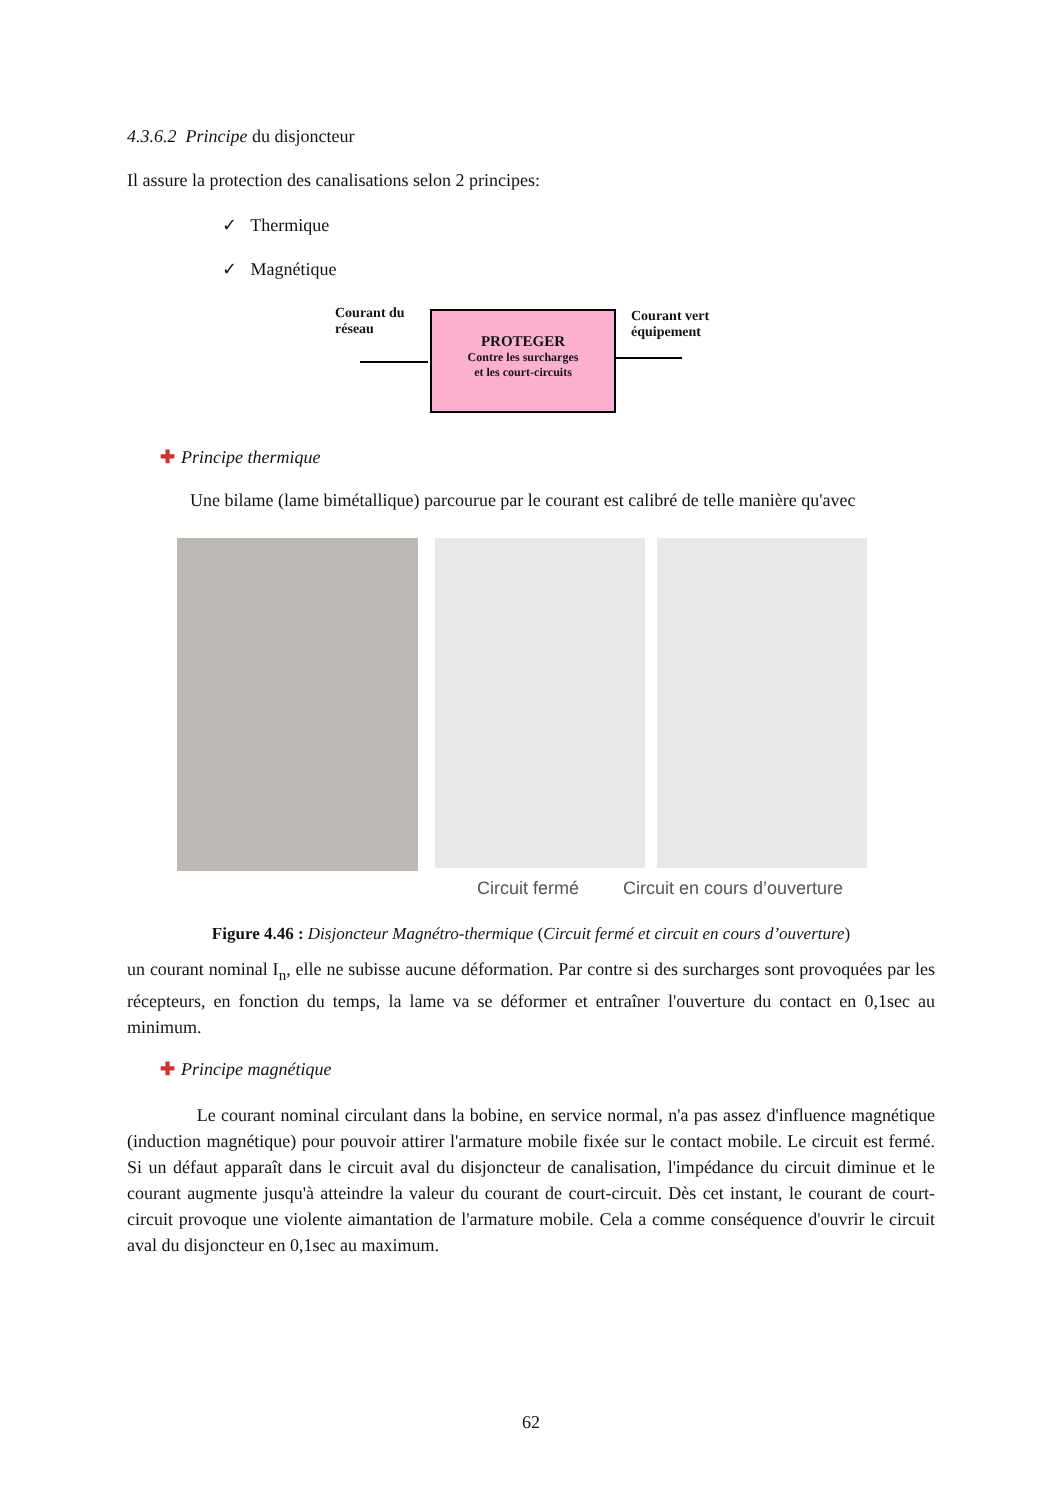4.3.6.2 Principe du disjoncteur
Il assure la protection des canalisations selon 2 principes:
✓ Thermique
✓ Magnétique
Courant du
réseau
PROTEGER
Contre les surcharges
et les court-circuits
Courant vert
équipement
✚ Principe thermique
Une bilame (lame bimétallique) parcourue par le courant est calibré de telle manière qu'avec
Circuit fermé Circuit en cours d’ouverture
Figure 4.46 : Disjoncteur Magnétro-thermique (Circuit fermé et circuit en cours d’ouverture)
un courant nominal I<sub>n</sub>, elle ne subisse aucune déformation. Par contre si des surcharges sont provoquées par les récepteurs, en fonction du temps, la lame va se déformer et entraîner l'ouverture du contact en 0,1sec au minimum.
✚ Principe magnétique
Le courant nominal circulant dans la bobine, en service normal, n'a pas assez d'influence magnétique (induction magnétique) pour pouvoir attirer l'armature mobile fixée sur le contact mobile. Le circuit est fermé. Si un défaut apparaît dans le circuit aval du disjoncteur de canalisation, l'impédance du circuit diminue et le courant augmente jusqu'à atteindre la valeur du courant de court-circuit. Dès cet instant, le courant de court-circuit provoque une violente aimantation de l'armature mobile. Cela a comme conséquence d'ouvrir le circuit aval du disjoncteur en 0,1sec au maximum.
62